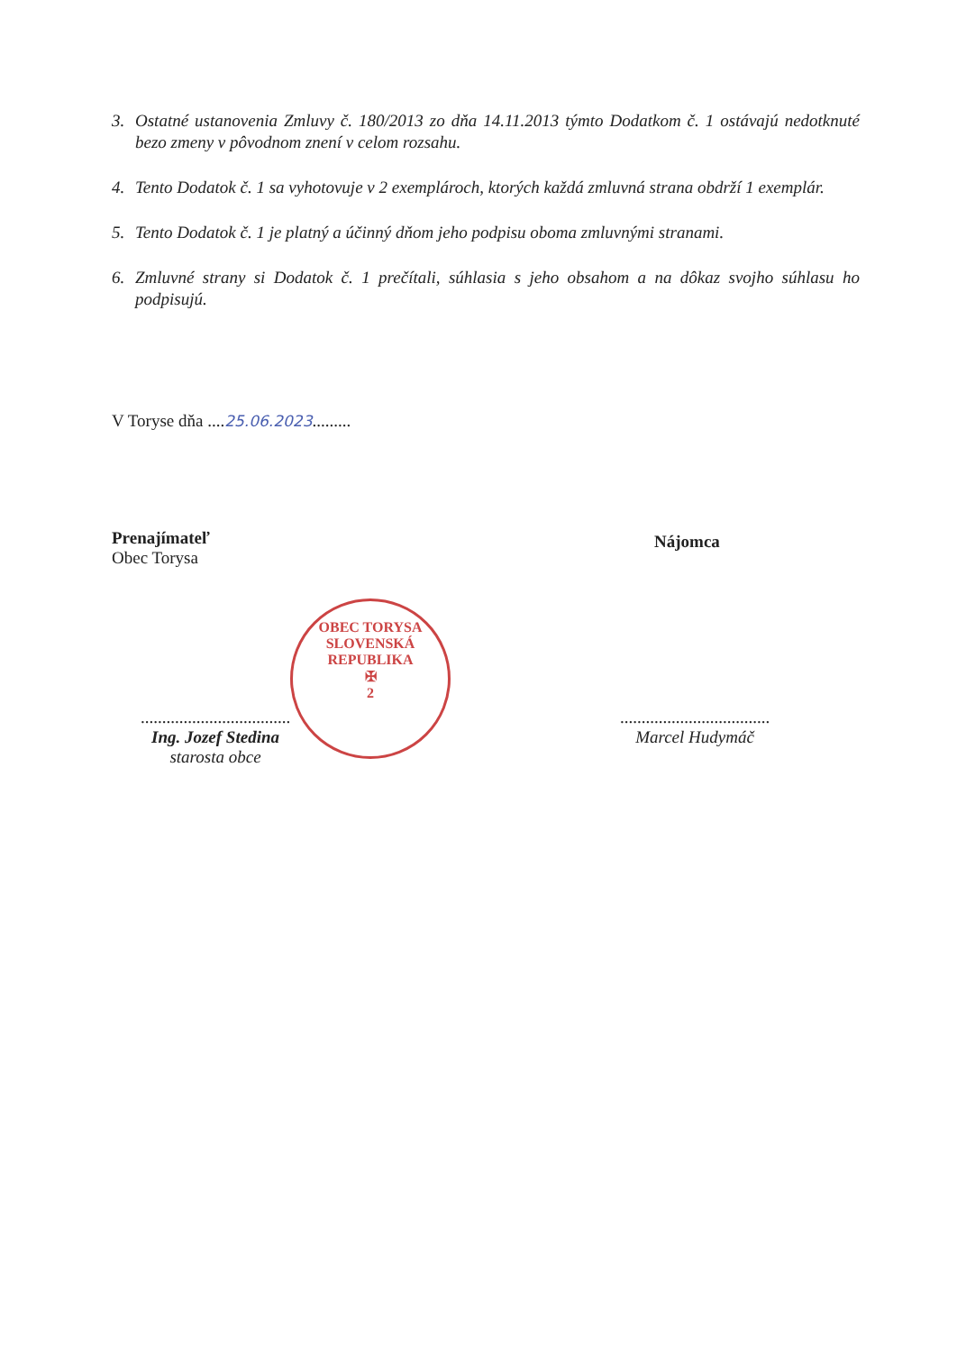3. Ostatné ustanovenia Zmluvy č. 180/2013 zo dňa 14.11.2013 týmto Dodatkom č. 1 ostávajú nedotknuté bezo zmeny v pôvodnom znení v celom rozsahu.
4. Tento Dodatok č. 1 sa vyhotovuje v 2 exemplároch, ktorých každá zmluvná strana obdrží 1 exemplár.
5. Tento Dodatok č. 1 je platný a účinný dňom jeho podpisu oboma zmluvnými stranami.
6. Zmluvné strany si Dodatok č. 1 prečítali, súhlasia s jeho obsahom a na dôkaz svojho súhlasu ho podpisujú.
V Toryse dňa ....25.06.2023.........
Prenajímateľ
Obec Torysa
Nájomca
OBEC TORYSA
SLOVENSKÁ REPUBLIKA
✠
2
...................................
Ing. Jozef Stedina
starosta obce
...................................
Marcel Hudymáč